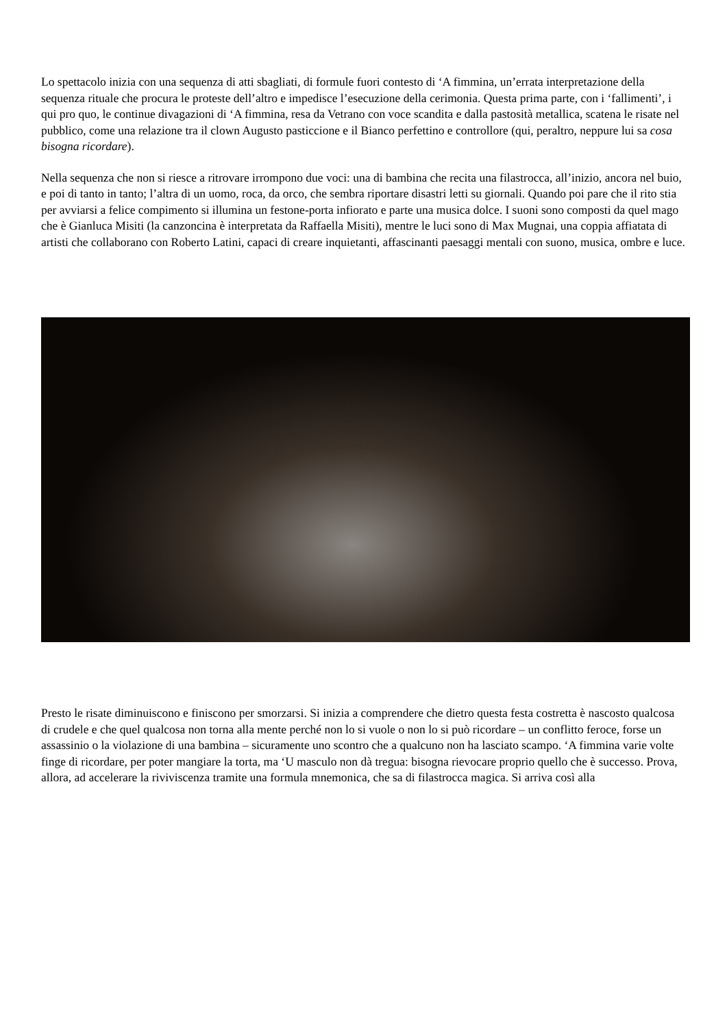Lo spettacolo inizia con una sequenza di atti sbagliati, di formule fuori contesto di ‘A fimmina, un’errata interpretazione della sequenza rituale che procura le proteste dell’altro e impedisce l’esecuzione della cerimonia. Questa prima parte, con i ‘fallimenti’, i qui pro quo, le continue divagazioni di ‘A fimmina, resa da Vetrano con voce scandita e dalla pastosità metallica, scatena le risate nel pubblico, come una relazione tra il clown Augusto pasticcione e il Bianco perfettino e controllore (qui, peraltro, neppure lui sa cosa bisogna ricordare).
Nella sequenza che non si riesce a ritrovare irrompono due voci: una di bambina che recita una filastrocca, all’inizio, ancora nel buio, e poi di tanto in tanto; l’altra di un uomo, roca, da orco, che sembra riportare disastri letti su giornali. Quando poi pare che il rito stia per avviarsi a felice compimento si illumina un festone-porta infiorato e parte una musica dolce. I suoni sono composti da quel mago che è Gianluca Misiti (la canzoncina è interpretata da Raffaella Misiti), mentre le luci sono di Max Mugnai, una coppia affiatata di artisti che collaborano con Roberto Latini, capaci di creare inquietanti, affascinanti paesaggi mentali con suono, musica, ombre e luce.
Presto le risate diminuiscono e finiscono per smorzarsi. Si inizia a comprendere che dietro questa festa costretta è nascosto qualcosa di crudele e che quel qualcosa non torna alla mente perché non lo si vuole o non lo si può ricordare – un conflitto feroce, forse un assassinio o la violazione di una bambina – sicuramente uno scontro che a qualcuno non ha lasciato scampo. ‘A fimmina varie volte finge di ricordare, per poter mangiare la torta, ma ‘U masculo non dà tregua: bisogna rievocare proprio quello che è successo. Prova, allora, ad accelerare la riviviscenza tramite una formula mnemonica, che sa di filastrocca magica. Si arriva così alla